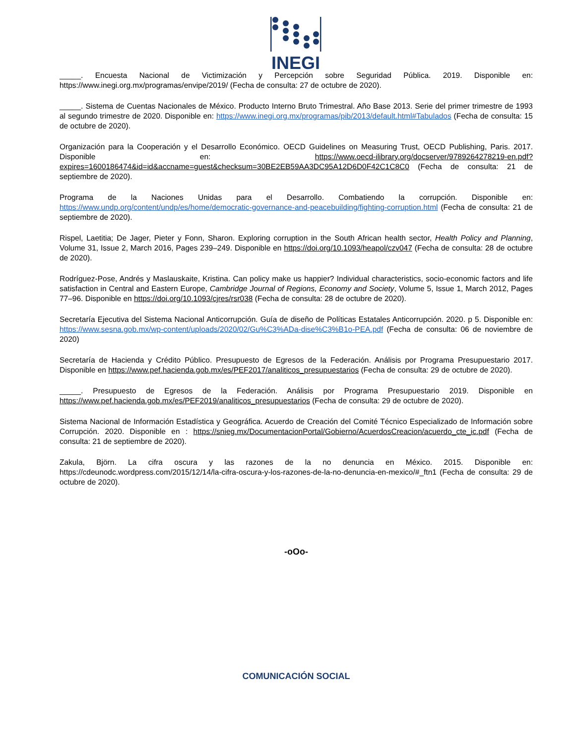INEGI
_____. Encuesta Nacional de Victimización y Percepción sobre Seguridad Pública. 2019. Disponible en: https://www.inegi.org.mx/programas/envipe/2019/ (Fecha de consulta: 27 de octubre de 2020).
_____. Sistema de Cuentas Nacionales de México. Producto Interno Bruto Trimestral. Año Base 2013. Serie del primer trimestre de 1993 al segundo trimestre de 2020. Disponible en: https://www.inegi.org.mx/programas/pib/2013/default.html#Tabulados (Fecha de consulta: 15 de octubre de 2020).
Organización para la Cooperación y el Desarrollo Económico. OECD Guidelines on Measuring Trust, OECD Publishing, Paris. 2017. Disponible en: https://www.oecd-ilibrary.org/docserver/9789264278219-en.pdf?expires=1600186474&id=id&accname=guest&checksum=30BE2EB59AA3DC95A12D6D0F42C1C8C0 (Fecha de consulta: 21 de septiembre de 2020).
Programa de la Naciones Unidas para el Desarrollo. Combatiendo la corrupción. Disponible en: https://www.undp.org/content/undp/es/home/democratic-governance-and-peacebuilding/fighting-corruption.html (Fecha de consulta: 21 de septiembre de 2020).
Rispel, Laetitia; De Jager, Pieter y Fonn, Sharon. Exploring corruption in the South African health sector, Health Policy and Planning, Volume 31, Issue 2, March 2016, Pages 239–249. Disponible en https://doi.org/10.1093/heapol/czv047 (Fecha de consulta: 28 de octubre de 2020).
Rodríguez-Pose, Andrés y Maslauskaite, Kristina. Can policy make us happier? Individual characteristics, socio-economic factors and life satisfaction in Central and Eastern Europe, Cambridge Journal of Regions, Economy and Society, Volume 5, Issue 1, March 2012, Pages 77–96. Disponible en https://doi.org/10.1093/cjres/rsr038 (Fecha de consulta: 28 de octubre de 2020).
Secretaría Ejecutiva del Sistema Nacional Anticorrupción. Guía de diseño de Políticas Estatales Anticorrupción. 2020. p 5. Disponible en: https://www.sesna.gob.mx/wp-content/uploads/2020/02/Gu%C3%ADa-dise%C3%B1o-PEA.pdf (Fecha de consulta: 06 de noviembre de 2020)
Secretaría de Hacienda y Crédito Público. Presupuesto de Egresos de la Federación. Análisis por Programa Presupuestario 2017. Disponible en https://www.pef.hacienda.gob.mx/es/PEF2017/analiticos_presupuestarios (Fecha de consulta: 29 de octubre de 2020).
_____. Presupuesto de Egresos de la Federación. Análisis por Programa Presupuestario 2019. Disponible en https://www.pef.hacienda.gob.mx/es/PEF2019/analiticos_presupuestarios (Fecha de consulta: 29 de octubre de 2020).
Sistema Nacional de Información Estadística y Geográfica. Acuerdo de Creación del Comité Técnico Especializado de Información sobre Corrupción. 2020. Disponible en : https://snieg.mx/DocumentacionPortal/Gobierno/AcuerdosCreacion/acuerdo_cte_ic.pdf (Fecha de consulta: 21 de septiembre de 2020).
Zakula, Björn. La cifra oscura y las razones de la no denuncia en México. 2015. Disponible en: https://cdeunodc.wordpress.com/2015/12/14/la-cifra-oscura-y-los-razones-de-la-no-denuncia-en-mexico/#_ftn1 (Fecha de consulta: 29 de octubre de 2020).
-oOo-
COMUNICACIÓN SOCIAL